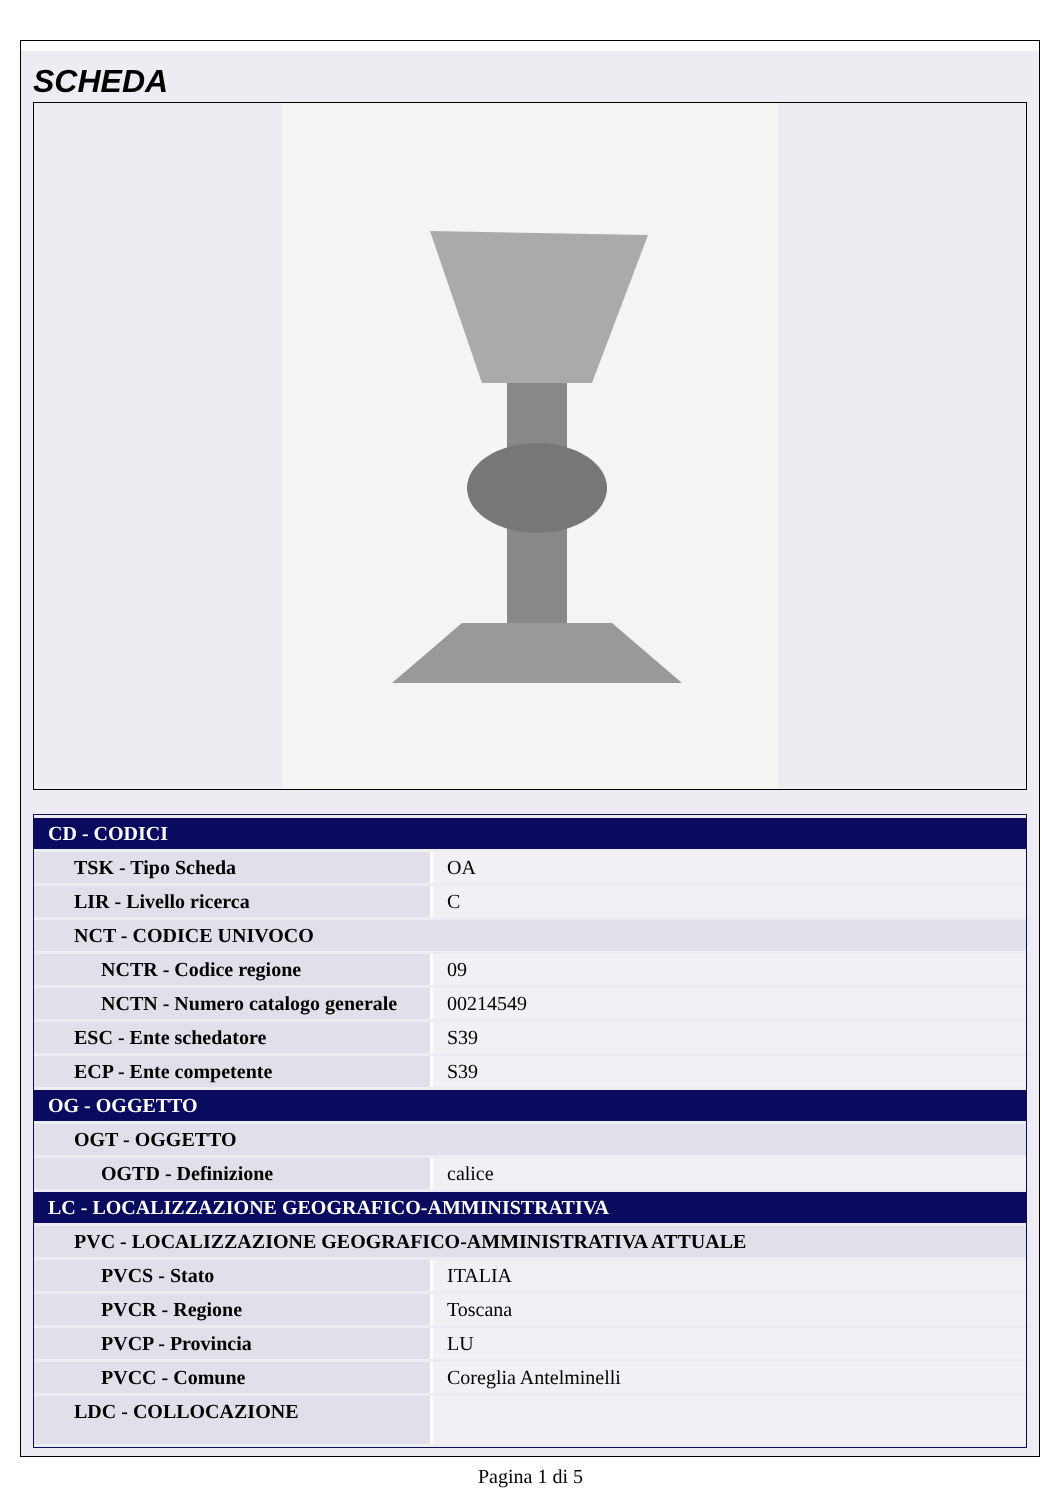SCHEDA
| CD - CODICI | |
| TSK - Tipo Scheda | OA |
| LIR - Livello ricerca | C |
| NCT - CODICE UNIVOCO | |
| NCTR - Codice regione | 09 |
| NCTN - Numero catalogo generale | 00214549 |
| ESC - Ente schedatore | S39 |
| ECP - Ente competente | S39 |
| OG - OGGETTO | |
| OGT - OGGETTO | |
| OGTD - Definizione | calice |
| LC - LOCALIZZAZIONE GEOGRAFICO-AMMINISTRATIVA | |
| PVC - LOCALIZZAZIONE GEOGRAFICO-AMMINISTRATIVA ATTUALE | |
| PVCS - Stato | ITALIA |
| PVCR - Regione | Toscana |
| PVCP - Provincia | LU |
| PVCC - Comune | Coreglia Antelminelli |
| LDC - COLLOCAZIONE | |
Pagina 1 di 5